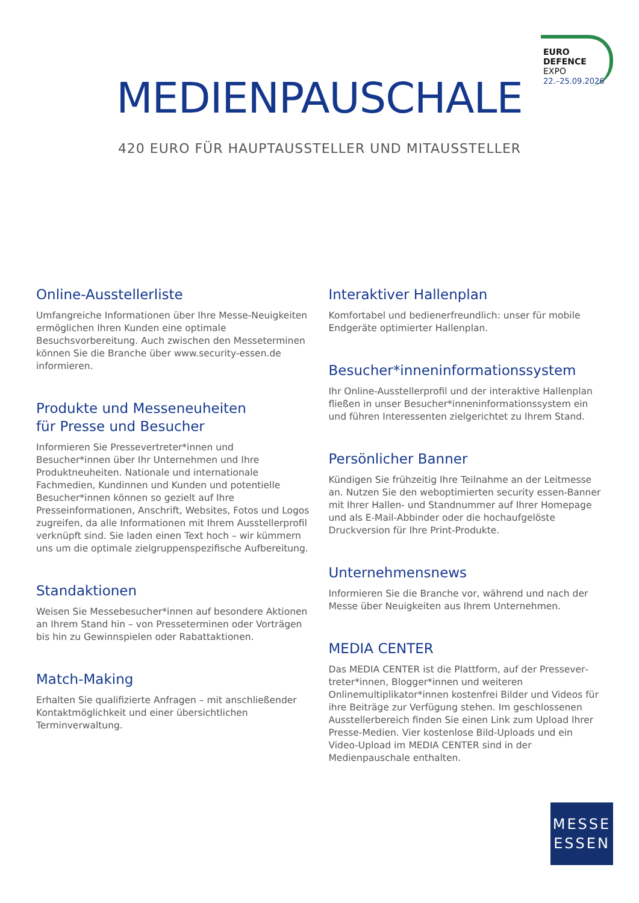EURO
DEFENCE
EXPO
22.–25.09.2026
MEDIENPAUSCHALE
420 EURO FÜR HAUPTAUSSTELLER UND MITAUSSTELLER
Online-Ausstellerliste
Umfangreiche Informationen über Ihre Messe-Neuigkeiten ermöglichen Ihren Kunden eine optimale Besuchsvorbereitung. Auch zwischen den Messeterminen können Sie die Branche über www.security-essen.de informieren.
Produkte und Messeneuheiten
für Presse und Besucher
Informieren Sie Pressevertreter*innen und Besucher*innen über Ihr Unternehmen und Ihre Produktneuheiten. Natio­nale und internationale Fachmedien, Kundinnen und Kunden und potentielle Besucher*innen können so gezielt auf Ihre Presseinformationen, Anschrift, Websites, Fotos und Logos zugreifen, da alle Informationen mit Ihrem Ausstellerprofil verknüpft sind. Sie laden einen Text hoch – wir kümmern uns um die optimale zielgruppenspezifische Aufbereitung.
Standaktionen
Weisen Sie Messebesucher*innen auf besondere Aktionen an Ihrem Stand hin – von Presseterminen oder Vorträgen bis hin zu Gewinnspielen oder Rabattaktionen.
Match-Making
Erhalten Sie qualifizierte Anfragen – mit anschließender Kon­taktmöglichkeit und einer übersichtlichen Terminverwaltung.
Interaktiver Hallenplan
Komfortabel und bedienerfreundlich: unser für mobile Endgeräte optimierter Hallenplan.
Besucher*inneninformationssystem
Ihr Online-Ausstellerprofil und der interaktive Hallenplan fließen in unser Besucher*inneninformationssystem ein und führen Interessenten zielgerichtet zu Ihrem Stand.
Persönlicher Banner
Kündigen Sie frühzeitig Ihre Teilnahme an der Leitmesse an. Nutzen Sie den weboptimierten security essen-Banner mit Ihrer Hallen- und Standnummer auf Ihrer Homepage und als E-Mail-Abbinder oder die hochaufgelöste Druckversion für Ihre Print-Produkte.
Unternehmensnews
Informieren Sie die Branche vor, während und nach der Messe über Neuigkeiten aus Ihrem Unternehmen.
MEDIA CENTER
Das MEDIA CENTER ist die Plattform, auf der Pressever­treter*innen, Blogger*innen und weiteren Onlinemultiplika­tor*innen kostenfrei Bilder und Videos für ihre Beiträge zur Verfügung stehen. Im geschlossenen Ausstellerbereich finden Sie einen Link zum Upload Ihrer Presse-Medien. Vier kostenlose Bild-Uploads und ein Video-Upload im MEDIA CENTER sind in der Medienpauschale enthalten.
MESSE
ESSEN